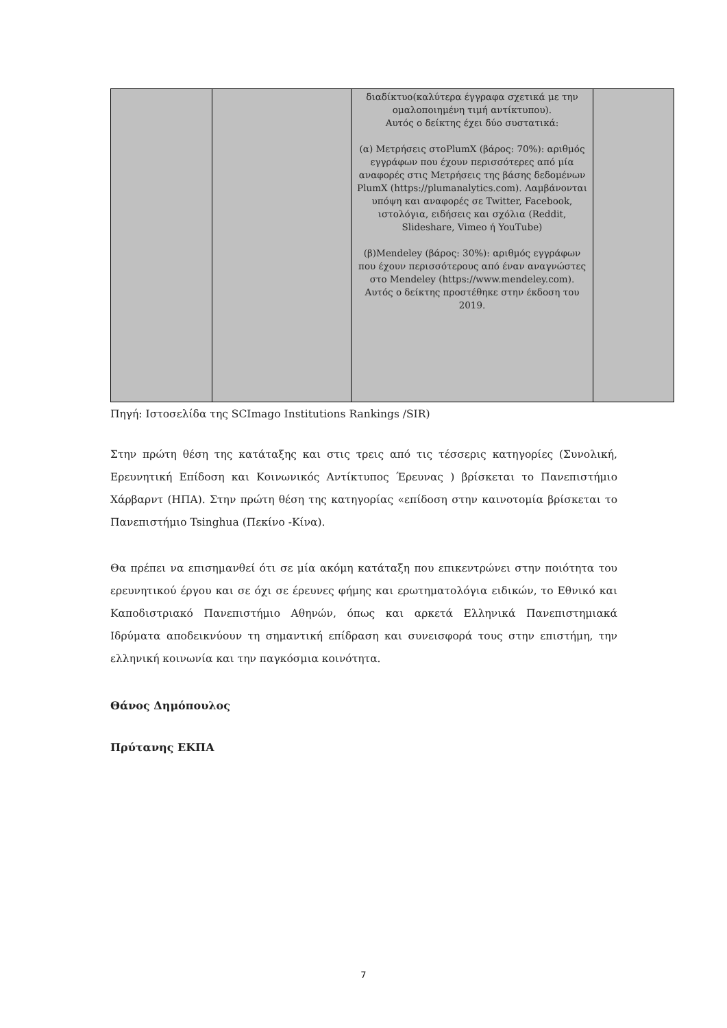| | | διαδίκτυο(καλύτερα έγγραφα σχετικά με την ομαλοποιημένη τιμή αντίκτυπου). Αυτός ο δείκτης έχει δύο συστατικά: (α) Μετρήσεις στοPlumX (βάρος: 70%): αριθμός εγγράφων που έχουν περισσότερες από μία αναφορές στις Μετρήσεις της βάσης δεδομένων PlumX (https://plumanalytics.com). Λαμβάνονται υπόψη και αναφορές σε Twitter, Facebook, ιστολόγια, ειδήσεις και σχόλια (Reddit, Slideshare, Vimeo ή YouTube) (β)Mendeley (βάρος: 30%): αριθμός εγγράφων που έχουν περισσότερους από έναν αναγνώστες στο Mendeley (https://www.mendeley.com). Αυτός ο δείκτης προστέθηκε στην έκδοση του 2019. | |
Πηγή: Ιστοσελίδα της SCImago Institutions Rankings /SIR)
Στην πρώτη θέση της κατάταξης και στις τρεις από τις τέσσερις κατηγορίες (Συνολική, Ερευνητική Επίδοση και Κοινωνικός Αντίκτυπος Έρευνας ) βρίσκεται το Πανεπιστήμιο Χάρβαρντ (ΗΠΑ). Στην πρώτη θέση της κατηγορίας «επίδοση στην καινοτομία βρίσκεται το Πανεπιστήμιο Tsinghua (Πεκίνο -Κίνα).
Θα πρέπει να επισημανθεί ότι σε μία ακόμη κατάταξη που επικεντρώνει στην ποιότητα του ερευνητικού έργου και σε όχι σε έρευνες φήμης και ερωτηματολόγια ειδικών, το Εθνικό και Καποδιστριακό Πανεπιστήμιο Αθηνών, όπως και αρκετά Ελληνικά Πανεπιστημιακά Ιδρύματα αποδεικνύουν τη σημαντική επίδραση και συνεισφορά τους στην επιστήμη, την ελληνική κοινωνία και την παγκόσμια κοινότητα.
Θάνος Δημόπουλος
Πρύτανης ΕΚΠΑ
7